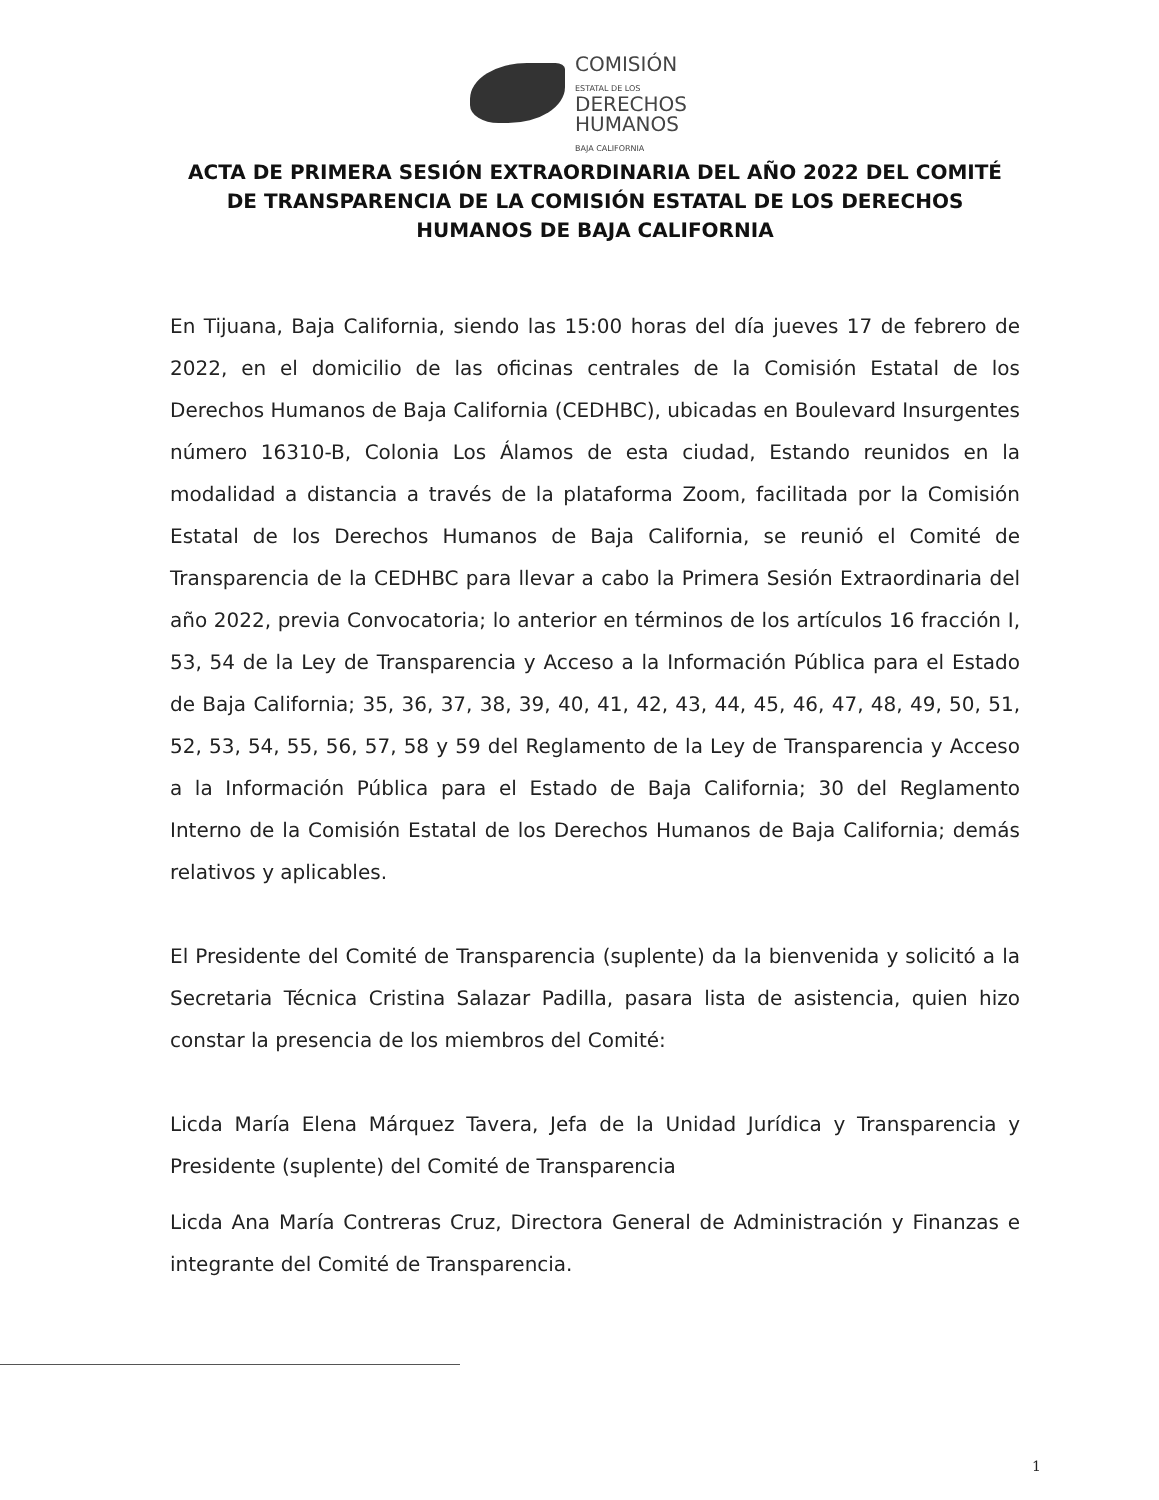COMISIÓN
ESTATAL DE LOS
DERECHOS
HUMANOS
BAJA CALIFORNIA
ACTA DE PRIMERA SESIÓN EXTRAORDINARIA DEL AÑO 2022 DEL COMITÉ DE TRANSPARENCIA DE LA COMISIÓN ESTATAL DE LOS DERECHOS HUMANOS DE BAJA CALIFORNIA
En Tijuana, Baja California, siendo las 15:00 horas del día jueves 17 de febrero de 2022, en el domicilio de las oficinas centrales de la Comisión Estatal de los Derechos Humanos de Baja California (CEDHBC), ubicadas en Boulevard Insurgentes número 16310-B, Colonia Los Álamos de esta ciudad, Estando reunidos en la modalidad a distancia a través de la plataforma Zoom, facilitada por la Comisión Estatal de los Derechos Humanos de Baja California, se reunió el Comité de Transparencia de la CEDHBC para llevar a cabo la Primera Sesión Extraordinaria del año 2022, previa Convocatoria; lo anterior en términos de los artículos 16 fracción I, 53, 54 de la Ley de Transparencia y Acceso a la Información Pública para el Estado de Baja California; 35, 36, 37, 38, 39, 40, 41, 42, 43, 44, 45, 46, 47, 48, 49, 50, 51, 52, 53, 54, 55, 56, 57, 58 y 59 del Reglamento de la Ley de Transparencia y Acceso a la Información Pública para el Estado de Baja California; 30 del Reglamento Interno de la Comisión Estatal de los Derechos Humanos de Baja California; demás relativos y aplicables.
El Presidente del Comité de Transparencia (suplente) da la bienvenida y solicitó a la Secretaria Técnica Cristina Salazar Padilla, pasara lista de asistencia, quien hizo constar la presencia de los miembros del Comité:
Licda María Elena Márquez Tavera, Jefa de la Unidad Jurídica y Transparencia y Presidente (suplente) del Comité de Transparencia
Licda Ana María Contreras Cruz, Directora General de Administración y Finanzas e integrante del Comité de Transparencia.
1